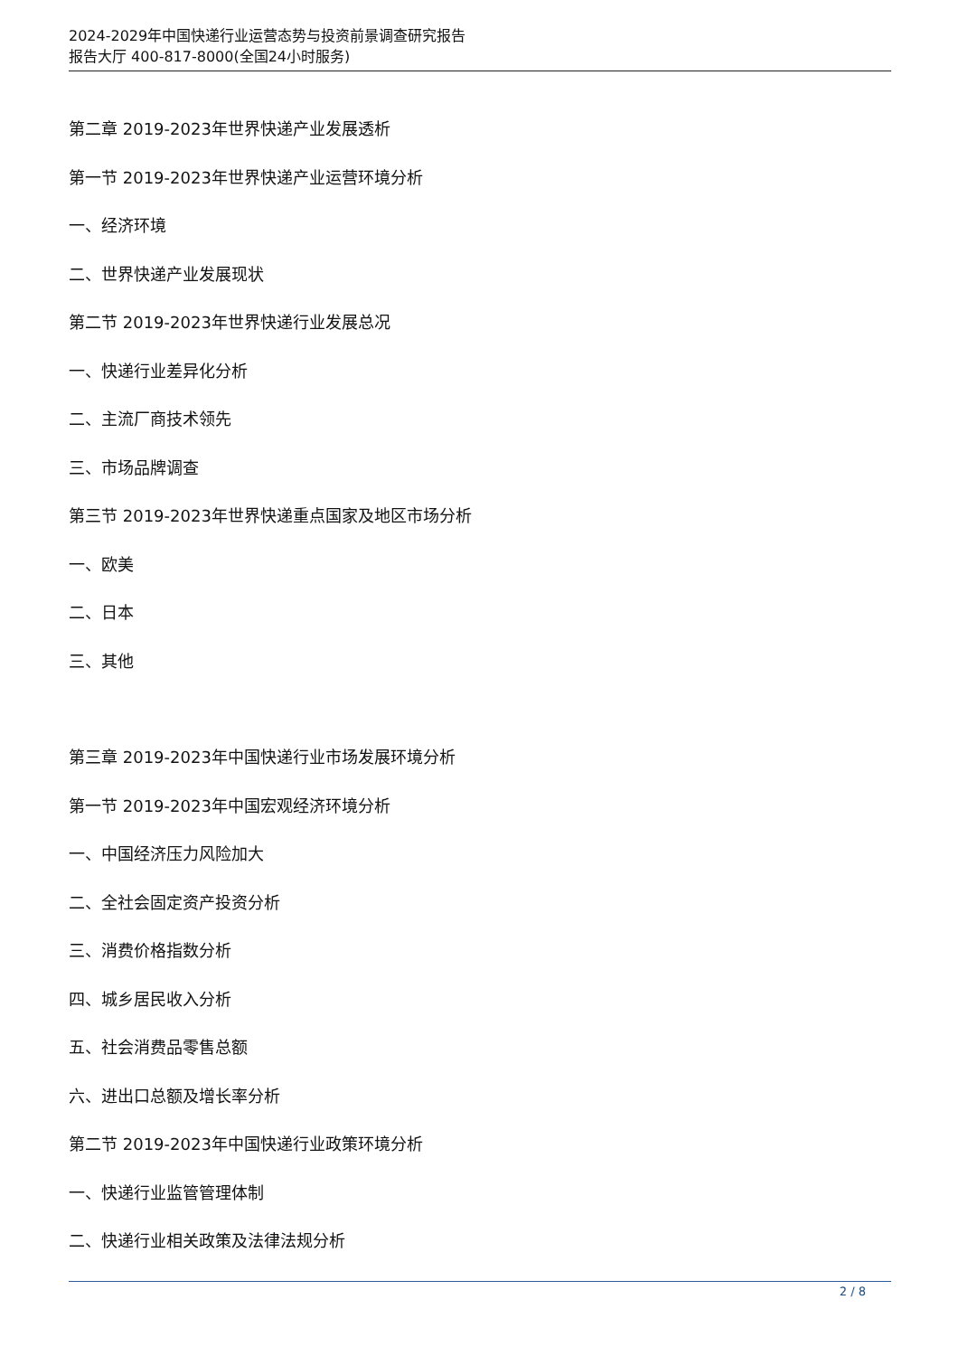2024-2029年中国快递行业运营态势与投资前景调查研究报告
报告大厅 400-817-8000(全国24小时服务)
第二章 2019-2023年世界快递产业发展透析
第一节 2019-2023年世界快递产业运营环境分析
一、经济环境
二、世界快递产业发展现状
第二节 2019-2023年世界快递行业发展总况
一、快递行业差异化分析
二、主流厂商技术领先
三、市场品牌调查
第三节 2019-2023年世界快递重点国家及地区市场分析
一、欧美
二、日本
三、其他
第三章 2019-2023年中国快递行业市场发展环境分析
第一节 2019-2023年中国宏观经济环境分析
一、中国经济压力风险加大
二、全社会固定资产投资分析
三、消费价格指数分析
四、城乡居民收入分析
五、社会消费品零售总额
六、进出口总额及增长率分析
第二节 2019-2023年中国快递行业政策环境分析
一、快递行业监管管理体制
二、快递行业相关政策及法律法规分析
2 / 8